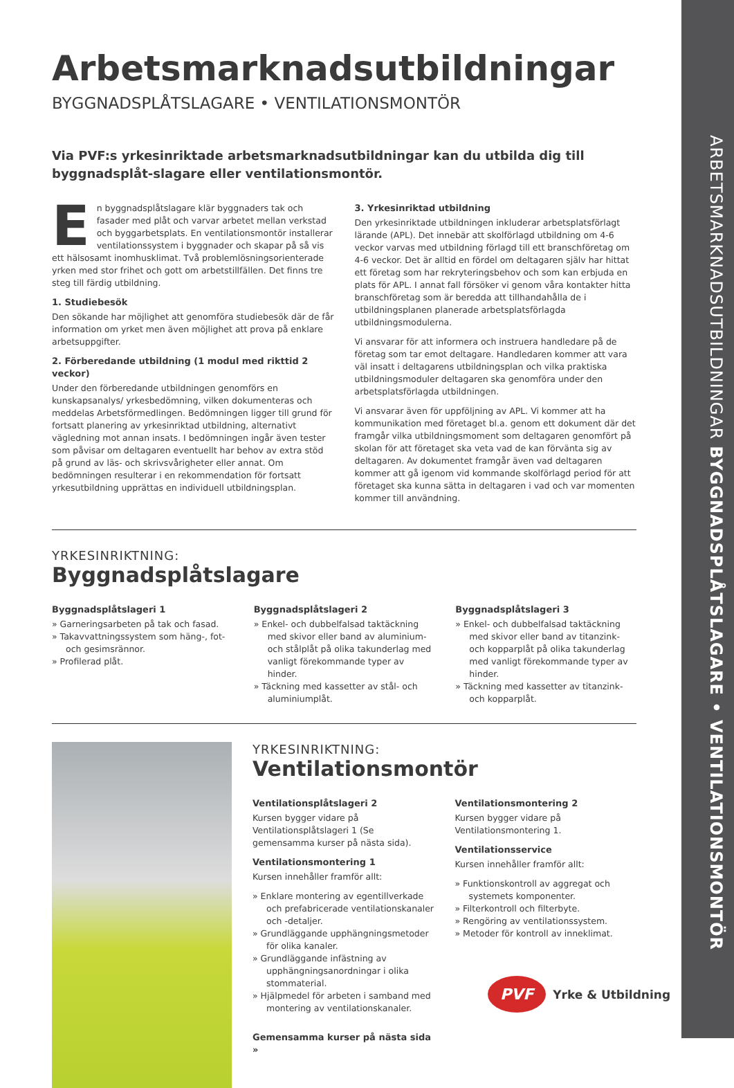ARBETSMARKNADSUTBILDNINGAR BYGGNADSPLÅTSLAGARE • VENTILATIONSMONTÖR
Arbetsmarknadsutbildningar
BYGGNADSPLÅTSLAGARE • VENTILATIONSMONTÖR
Via PVF:s yrkesinriktade arbetsmarknadsutbildningar kan du utbilda dig till byggnadsplåt-slagare eller ventilationsmontör.
En byggnadsplåtslagare klär byggnaders tak och fasader med plåt och varvar arbetet mellan verkstad och byggarbetsplats. En ventilationsmontör installerar ventilationssystem i byggnader och skapar på så vis ett hälsosamt inomhusklimat. Två problemlösningsorienterade yrken med stor frihet och gott om arbetstillfällen. Det finns tre steg till färdig utbildning.
1. Studiebesök
Den sökande har möjlighet att genomföra studiebesök där de får information om yrket men även möjlighet att prova på enklare arbetsuppgifter.
2. Förberedande utbildning (1 modul med rikttid 2 veckor)
Under den förberedande utbildningen genomförs en kunskapsanalys/ yrkesbedömning, vilken dokumenteras och meddelas Arbetsförmedlingen. Bedömningen ligger till grund för fortsatt planering av yrkesinriktad utbildning, alternativt vägledning mot annan insats. I bedömningen ingår även tester som påvisar om deltagaren eventuellt har behov av extra stöd på grund av läs- och skrivsvårigheter eller annat. Om bedömningen resulterar i en rekommendation för fortsatt yrkesutbildning upprättas en individuell utbildningsplan.
3. Yrkesinriktad utbildning
Den yrkesinriktade utbildningen inkluderar arbetsplatsförlagt lärande (APL). Det innebär att skolförlagd utbildning om 4-6 veckor varvas med utbildning förlagd till ett branschföretag om 4-6 veckor. Det är alltid en fördel om deltagaren själv har hittat ett företag som har rekryteringsbehov och som kan erbjuda en plats för APL. I annat fall försöker vi genom våra kontakter hitta branschföretag som är beredda att tillhandahålla de i utbildningsplanen planerade arbetsplatsförlagda utbildningsmodulerna.
Vi ansvarar för att informera och instruera handledare på de företag som tar emot deltagare. Handledaren kommer att vara väl insatt i deltagarens utbildningsplan och vilka praktiska utbildningsmoduler deltagaren ska genomföra under den arbetsplatsförlagda utbildningen.
Vi ansvarar även för uppföljning av APL. Vi kommer att ha kommunikation med företaget bl.a. genom ett dokument där det framgår vilka utbildningsmoment som deltagaren genomfört på skolan för att företaget ska veta vad de kan förvänta sig av deltagaren. Av dokumentet framgår även vad deltagaren kommer att gå igenom vid kommande skolförlagd period för att företaget ska kunna sätta in deltagaren i vad och var momenten kommer till användning.
YRKESINRIKTNING:
Byggnadsplåtslagare
Byggnadsplåtslageri 1
» Garneringsarbeten på tak och fasad.
» Takavvattningssystem som häng-, fot- och gesimsrännor.
» Profilerad plåt.
Byggnadsplåtslageri 2
» Enkel- och dubbelfalsad taktäckning med skivor eller band av aluminium- och stålplåt på olika takunderlag med vanligt förekommande typer av hinder.
» Täckning med kassetter av stål- och aluminiumplåt.
Byggnadsplåtslageri 3
» Enkel- och dubbelfalsad taktäckning med skivor eller band av titanzink- och kopparplåt på olika takunderlag med vanligt förekommande typer av hinder.
» Täckning med kassetter av titanzink- och kopparplåt.
YRKESINRIKTNING:
Ventilationsmontör
Ventilationsplåtslageri 2
Kursen bygger vidare på Ventilationsplåtslageri 1 (Se gemensamma kurser på nästa sida).
Ventilationsmontering 1
Kursen innehåller framför allt:
» Enklare montering av egentillverkade och prefabricerade ventilationskanaler och -detaljer.
» Grundläggande upphängningsmetoder för olika kanaler.
» Grundläggande infästning av upphängningsanordningar i olika stommaterial.
» Hjälpmedel för arbeten i samband med montering av ventilationskanaler.
Gemensamma kurser på nästa sida »
Ventilationsmontering 2
Kursen bygger vidare på Ventilationsmontering 1.
Ventilationsservice
Kursen innehåller framför allt:
» Funktionskontroll av aggregat och systemets komponenter.
» Filterkontroll och filterbyte.
» Rengöring av ventilationssystem.
» Metoder för kontroll av inneklimat.
PVF Yrke & Utbildning